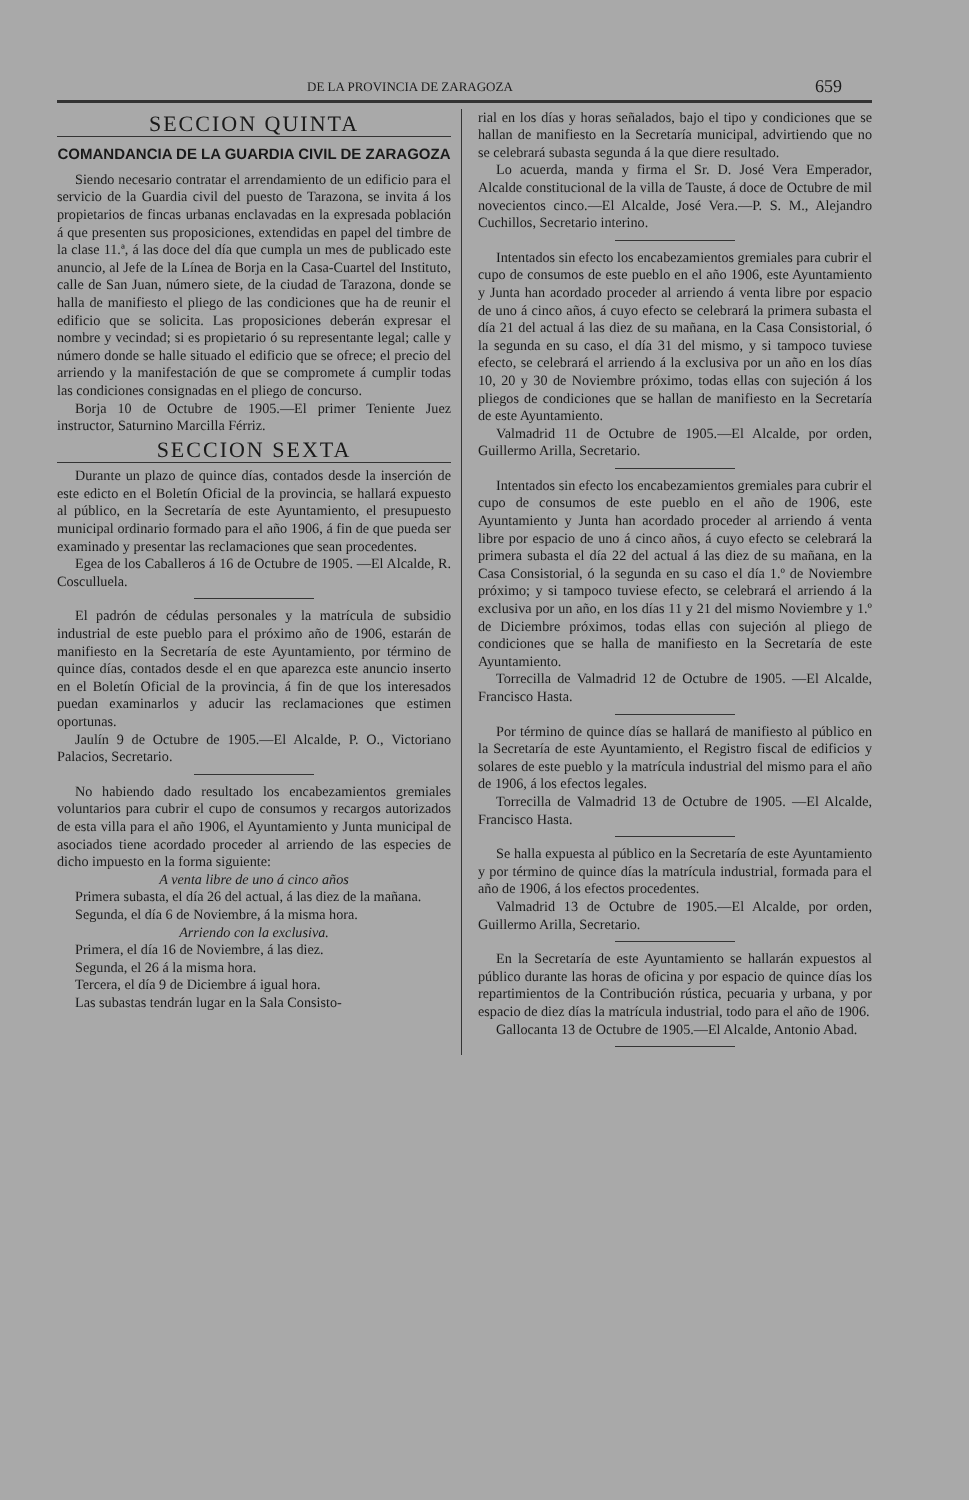DE LA PROVINCIA DE ZARAGOZA 659
SECCION QUINTA
COMANDANCIA DE LA GUARDIA CIVIL DE ZARAGOZA
Siendo necesario contratar el arrendamiento de un edificio para el servicio de la Guardia civil del puesto de Tarazona, se invita á los propietarios de fincas urbanas enclavadas en la expresada población á que presenten sus proposiciones, extendidas en papel del timbre de la clase 11.ª, á las doce del día que cumpla un mes de publicado este anuncio, al Jefe de la Línea de Borja en la Casa-Cuartel del Instituto, calle de San Juan, número siete, de la ciudad de Tarazona, donde se halla de manifiesto el pliego de las condiciones que ha de reunir el edificio que se solicita. Las proposiciones deberán expresar el nombre y vecindad; si es propietario ó su representante legal; calle y número donde se halle situado el edificio que se ofrece; el precio del arriendo y la manifestación de que se compromete á cumplir todas las condiciones consignadas en el pliego de concurso.
Borja 10 de Octubre de 1905.—El primer Teniente Juez instructor, Saturnino Marcilla Férriz.
SECCION SEXTA
Durante un plazo de quince días, contados desde la inserción de este edicto en el Boletín Oficial de la provincia, se hallará expuesto al público, en la Secretaría de este Ayuntamiento, el presupuesto municipal ordinario formado para el año 1906, á fin de que pueda ser examinado y presentar las reclamaciones que sean procedentes.
Egea de los Caballeros á 16 de Octubre de 1905. —El Alcalde, R. Cosculluela.
El padrón de cédulas personales y la matrícula de subsidio industrial de este pueblo para el próximo año de 1906, estarán de manifiesto en la Secretaría de este Ayuntamiento, por término de quince días, contados desde el en que aparezca este anuncio inserto en el Boletín Oficial de la provincia, á fin de que los interesados puedan examinarlos y aducir las reclamaciones que estimen oportunas.
Jaulín 9 de Octubre de 1905.—El Alcalde, P. O., Victoriano Palacios, Secretario.
No habiendo dado resultado los encabezamientos gremiales voluntarios para cubrir el cupo de consumos y recargos autorizados de esta villa para el año 1906, el Ayuntamiento y Junta municipal de asociados tiene acordado proceder al arriendo de las especies de dicho impuesto en la forma siguiente:
A venta libre de uno á cinco años
Primera subasta, el día 26 del actual, á las diez de la mañana.
Segunda, el día 6 de Noviembre, á la misma hora.
Arriendo con la exclusiva.
Primera, el día 16 de Noviembre, á las diez.
Segunda, el 26 á la misma hora.
Tercera, el día 9 de Diciembre á igual hora.
Las subastas tendrán lugar en la Sala Consisto-
rial en los días y horas señalados, bajo el tipo y condiciones que se hallan de manifiesto en la Secretaría municipal, advirtiendo que no se celebrará subasta segunda á la que diere resultado.
Lo acuerda, manda y firma el Sr. D. José Vera Emperador, Alcalde constitucional de la villa de Tauste, á doce de Octubre de mil novecientos cinco.—El Alcalde, José Vera.—P. S. M., Alejandro Cuchillos, Secretario interino.
Intentados sin efecto los encabezamientos gremiales para cubrir el cupo de consumos de este pueblo en el año 1906, este Ayuntamiento y Junta han acordado proceder al arriendo á venta libre por espacio de uno á cinco años, á cuyo efecto se celebrará la primera subasta el día 21 del actual á las diez de su mañana, en la Casa Consistorial, ó la segunda en su caso, el día 31 del mismo, y si tampoco tuviese efecto, se celebrará el arriendo á la exclusiva por un año en los días 10, 20 y 30 de Noviembre próximo, todas ellas con sujeción á los pliegos de condiciones que se hallan de manifiesto en la Secretaría de este Ayuntamiento.
Valmadrid 11 de Octubre de 1905.—El Alcalde, por orden, Guillermo Arilla, Secretario.
Intentados sin efecto los encabezamientos gremiales para cubrir el cupo de consumos de este pueblo en el año de 1906, este Ayuntamiento y Junta han acordado proceder al arriendo á venta libre por espacio de uno á cinco años, á cuyo efecto se celebrará la primera subasta el día 22 del actual á las diez de su mañana, en la Casa Consistorial, ó la segunda en su caso el día 1.º de Noviembre próximo; y si tampoco tuviese efecto, se celebrará el arriendo á la exclusiva por un año, en los días 11 y 21 del mismo Noviembre y 1.º de Diciembre próximos, todas ellas con sujeción al pliego de condiciones que se halla de manifiesto en la Secretaría de este Ayuntamiento.
Torrecilla de Valmadrid 12 de Octubre de 1905. —El Alcalde, Francisco Hasta.
Por término de quince días se hallará de manifiesto al público en la Secretaría de este Ayuntamiento, el Registro fiscal de edificios y solares de este pueblo y la matrícula industrial del mismo para el año de 1906, á los efectos legales.
Torrecilla de Valmadrid 13 de Octubre de 1905. —El Alcalde, Francisco Hasta.
Se halla expuesta al público en la Secretaría de este Ayuntamiento y por término de quince días la matrícula industrial, formada para el año de 1906, á los efectos procedentes.
Valmadrid 13 de Octubre de 1905.—El Alcalde, por orden, Guillermo Arilla, Secretario.
En la Secretaría de este Ayuntamiento se hallarán expuestos al público durante las horas de oficina y por espacio de quince días los repartimientos de la Contribución rústica, pecuaria y urbana, y por espacio de diez días la matrícula industrial, todo para el año de 1906.
Gallocanta 13 de Octubre de 1905.—El Alcalde, Antonio Abad.